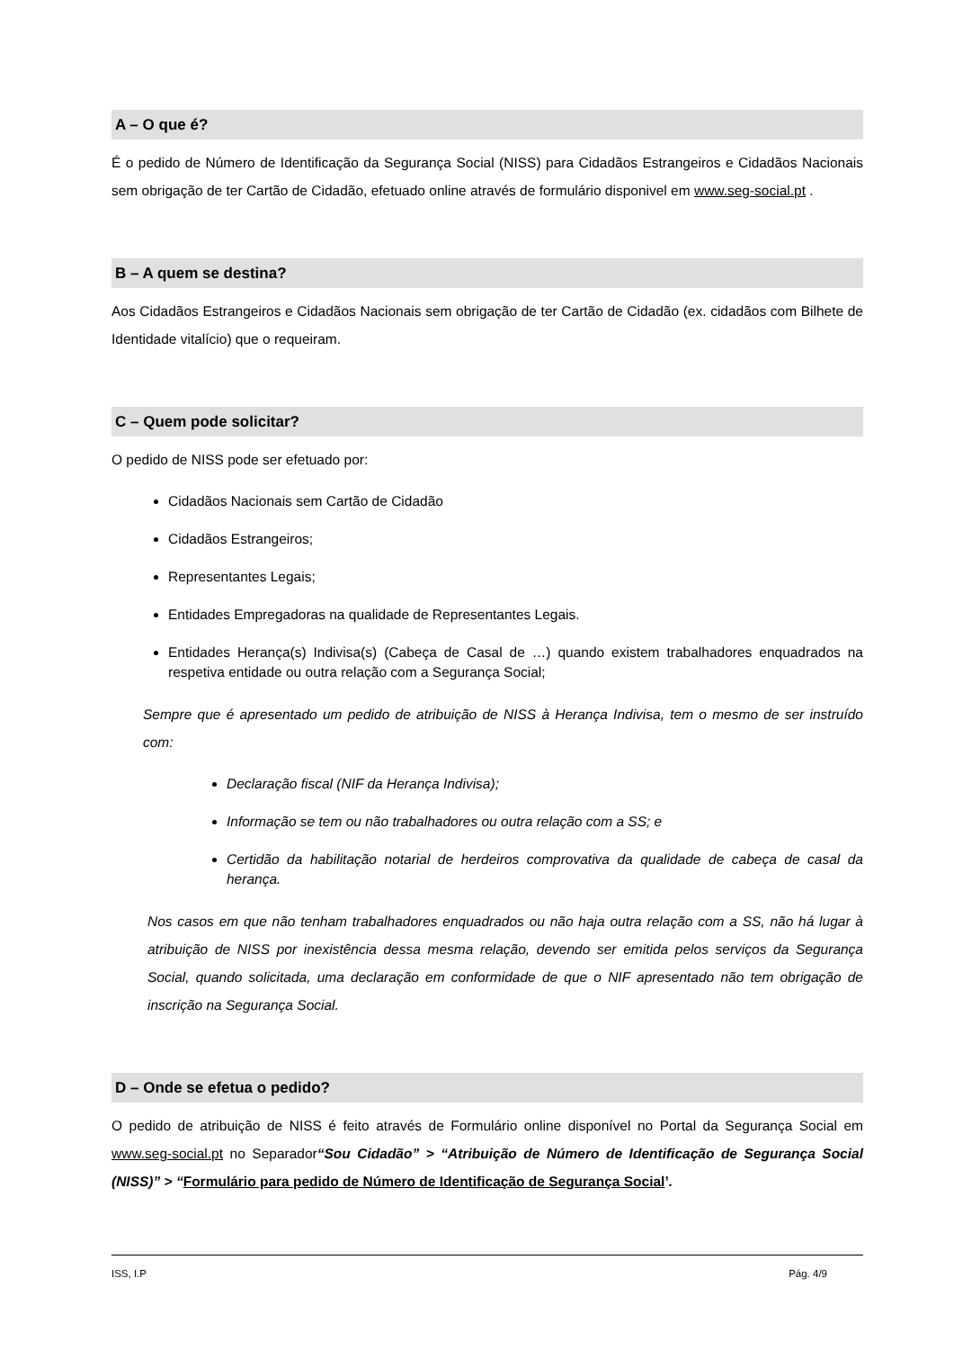A – O que é?
É o pedido de Número de Identificação da Segurança Social (NISS) para Cidadãos Estrangeiros e Cidadãos Nacionais sem obrigação de ter Cartão de Cidadão, efetuado online através de formulário disponivel em www.seg-social.pt .
B – A quem se destina?
Aos Cidadãos Estrangeiros e Cidadãos Nacionais sem obrigação de ter Cartão de Cidadão (ex. cidadãos com Bilhete de Identidade vitalício) que o requeiram.
C – Quem pode solicitar?
O pedido de NISS pode ser efetuado por:
Cidadãos Nacionais sem Cartão de Cidadão
Cidadãos Estrangeiros;
Representantes Legais;
Entidades Empregadoras na qualidade de Representantes Legais.
Entidades Herança(s) Indivisa(s) (Cabeça de Casal de …) quando existem trabalhadores enquadrados na respetiva entidade ou outra relação com a Segurança Social;
Sempre que é apresentado um pedido de atribuição de NISS à Herança Indivisa, tem o mesmo de ser instruído com:
Declaração fiscal (NIF da Herança Indivisa);
Informação se tem ou não trabalhadores ou outra relação com a SS; e
Certidão da habilitação notarial de herdeiros comprovativa da qualidade de cabeça de casal da herança.
Nos casos em que não tenham trabalhadores enquadrados ou não haja outra relação com a SS, não há lugar à atribuição de NISS por inexistência dessa mesma relação, devendo ser emitida pelos serviços da Segurança Social, quando solicitada, uma declaração em conformidade de que o NIF apresentado não tem obrigação de inscrição na Segurança Social.
D – Onde se efetua o pedido?
O pedido de atribuição de NISS é feito através de Formulário online disponível no Portal da Segurança Social em www.seg-social.pt no Separador“Sou Cidadão” > “Atribuição de Número de Identificação de Segurança Social (NISS)” > “Formulário para pedido de Número de Identificação de Segurança Social’.
ISS, I.P Pág. 4/9